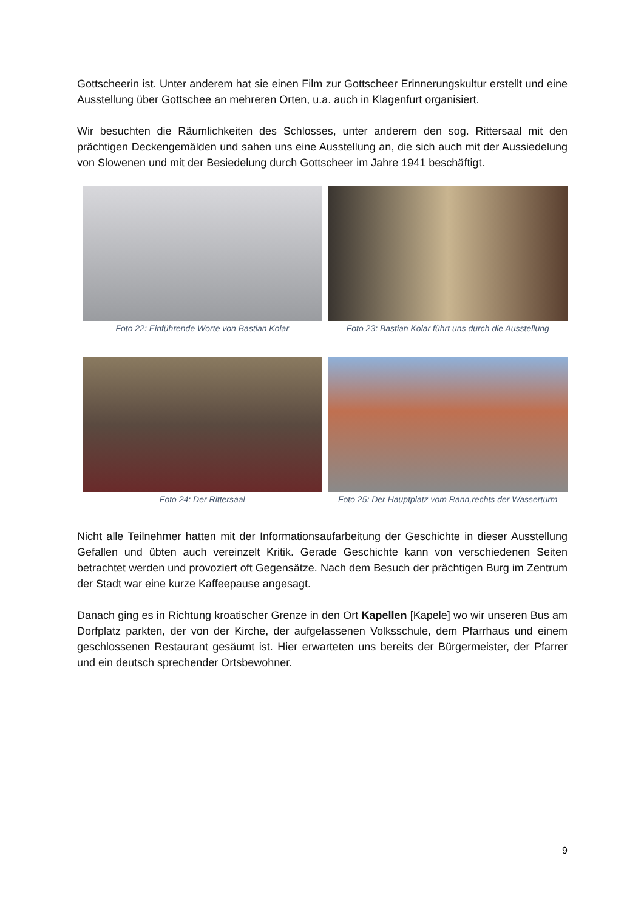Gottscheerin ist. Unter anderem hat sie einen Film zur Gottscheer Erinnerungskultur erstellt und eine Ausstellung über Gottschee an mehreren Orten, u.a. auch in Klagenfurt organisiert.
Wir besuchten die Räumlichkeiten des Schlosses, unter anderem den sog. Rittersaal mit den prächtigen Deckengemälden und sahen uns eine Ausstellung an, die sich auch mit der Aussiedelung von Slowenen und mit der Besiedelung durch Gottscheer im Jahre 1941 beschäftigt.
Foto 22: Einführende Worte von Bastian Kolar
Foto 23: Bastian Kolar führt uns durch die Ausstellung
Foto 24: Der Rittersaal Foto 25: Der Hauptplatz vom Rann,rechts der Wasserturm
Nicht alle Teilnehmer hatten mit der Informationsaufarbeitung der Geschichte in dieser Ausstellung Gefallen und übten auch vereinzelt Kritik. Gerade Geschichte kann von verschiedenen Seiten betrachtet werden und provoziert oft Gegensätze. Nach dem Besuch der prächtigen Burg im Zentrum der Stadt war eine kurze Kaffeepause angesagt.
Danach ging es in Richtung kroatischer Grenze in den Ort Kapellen [Kapele] wo wir unseren Bus am Dorfplatz parkten, der von der Kirche, der aufgelassenen Volksschule, dem Pfarrhaus und einem geschlossenen Restaurant gesäumt ist. Hier erwarteten uns bereits der Bürgermeister, der Pfarrer und ein deutsch sprechender Ortsbewohner.
9